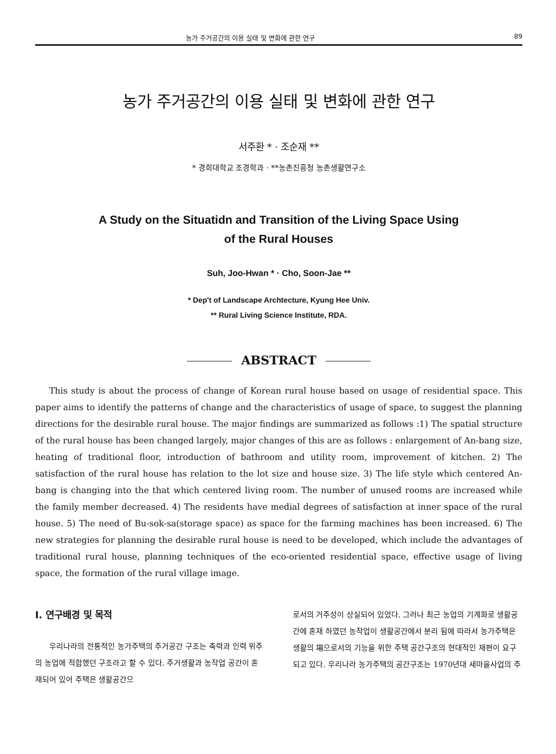농가 주거공간의 이용 실태 및 변화에 관한 연구 89
농가 주거공간의 이용 실태 및 변화에 관한 연구
서주환 * · 조순재 **
* 경희대학교 조경학과 · **농촌진흥청 농촌생활연구소
A Study on the Situatidn and Transition of the Living Space Using
of the Rural Houses
Suh, Joo-Hwan * · Cho, Soon-Jae **
* Dep't of Landscape Archtecture, Kyung Hee Univ.
** Rural Living Science Institute, RDA.
ABSTRACT
This study is about the process of change of Korean rural house based on usage of residential space. This paper aims to identify the patterns of change and the characteristics of usage of space, to suggest the planning directions for the desirable rural house. The major findings are summarized as follows :1) The spatial structure of the rural house has been changed largely, major changes of this are as follows : enlargement of An-bang size, heating of traditional floor, introduction of bathroom and utility room, improvement of kitchen. 2) The satisfaction of the rural house has relation to the lot size and house size. 3) The life style which centered An-bang is changing into the that which centered living room. The number of unused rooms are increased while the family member decreased. 4) The residents have medial degrees of satisfaction at inner space of the rural house. 5) The need of Bu-sok-sa(storage space) as space for the farming machines has been increased. 6) The new strategies for planning the desirable rural house is need to be developed, which include the advantages of traditional rural house, planning techniques of the eco-oriented residential space, effective usage of living space, the formation of the rural village image.
Ⅰ. 연구배경 및 목적
우리나라의 전통적인 농가주택의 주거공간 구조는 축력과 인력 위주의 농업에 적합했던 구조라고 할 수 있다. 주거생활과 농작업 공간이 혼재되어 있어 주택은 생활공간으
로서의 거주성이 상실되어 있었다. 그러나 최근 농업의 기계화로 생활공간에 혼재 하였던 농작업이 생활공간에서 분리 됨에 따라서 농가주택은 생활의 場으로서의 기능을 위한 주택 공간구조의 현대적인 재편이 요구되고 있다. 우리나라 농가주택의 공간구조는 1970년대 새마을사업의 주